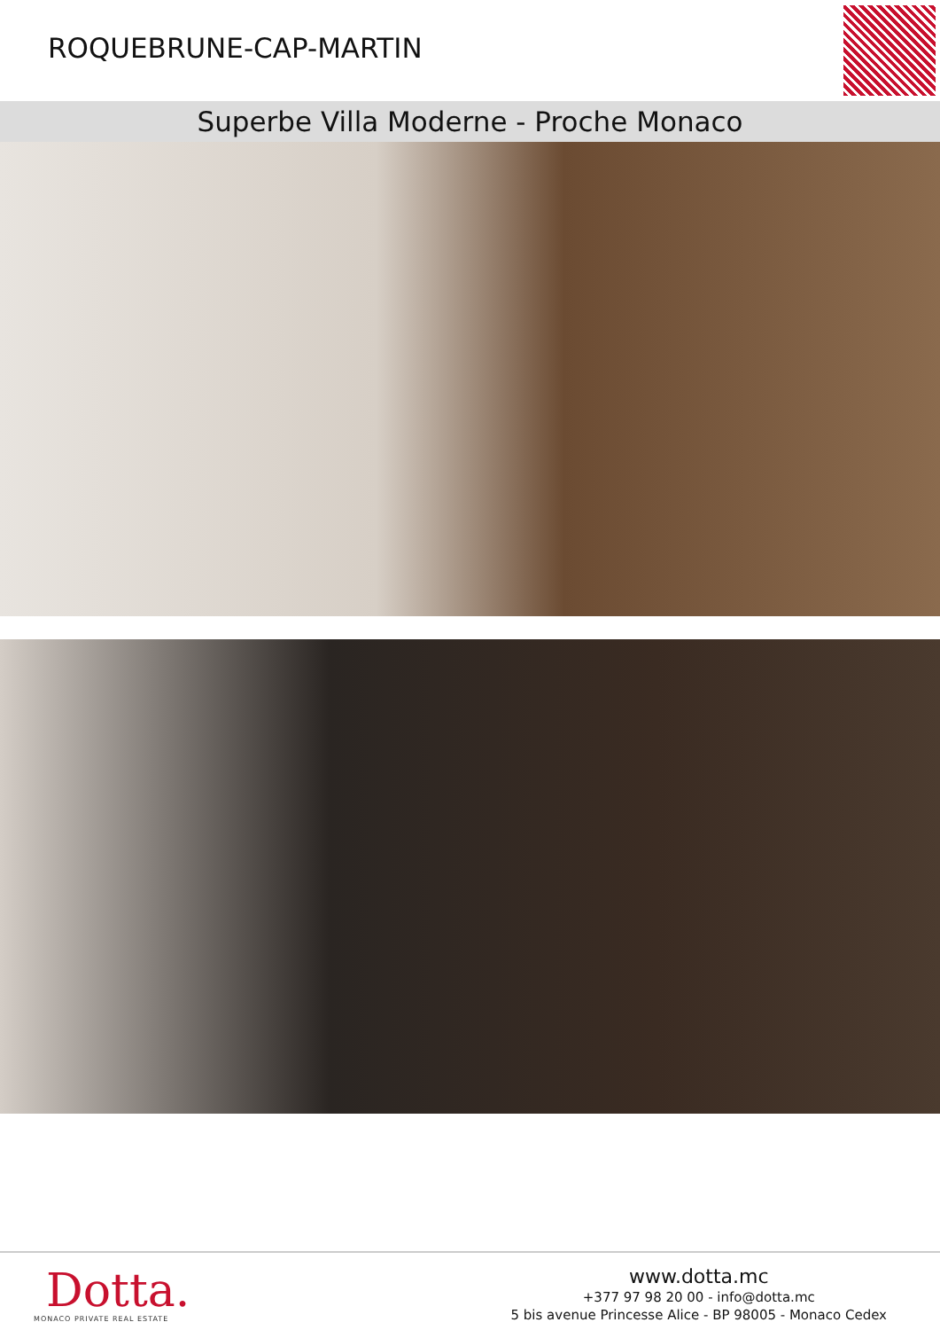ROQUEBRUNE-CAP-MARTIN
Superbe Villa Moderne - Proche Monaco
Dotta.
MONACO PRIVATE REAL ESTATE
www.dotta.mc
+377 97 98 20 00 - info@dotta.mc
5 bis avenue Princesse Alice - BP 98005 - Monaco Cedex